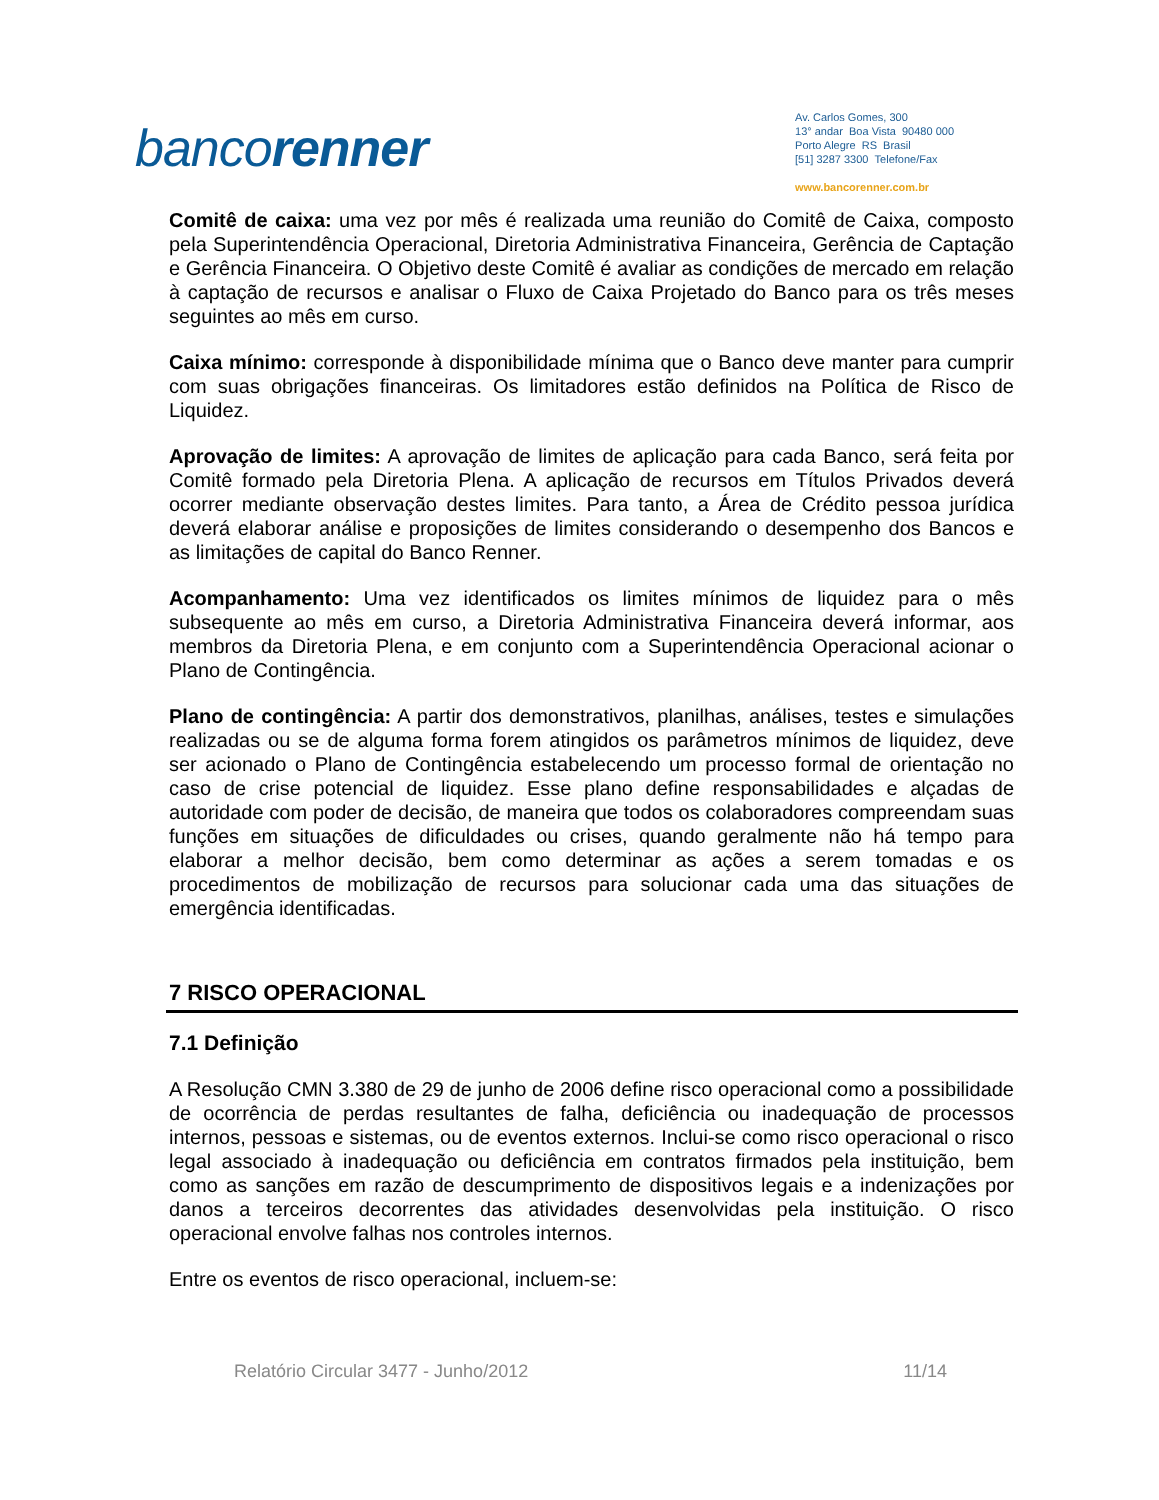bancorenner
Av. Carlos Gomes, 300
13° andar Boa Vista 90480 000
Porto Alegre RS Brasil
[51] 3287 3300 Telefone/Fax
www.bancorenner.com.br
Comitê de caixa: uma vez por mês é realizada uma reunião do Comitê de Caixa, composto pela Superintendência Operacional, Diretoria Administrativa Financeira, Gerência de Captação e Gerência Financeira. O Objetivo deste Comitê é avaliar as condições de mercado em relação à captação de recursos e analisar o Fluxo de Caixa Projetado do Banco para os três meses seguintes ao mês em curso.
Caixa mínimo: corresponde à disponibilidade mínima que o Banco deve manter para cumprir com suas obrigações financeiras. Os limitadores estão definidos na Política de Risco de Liquidez.
Aprovação de limites: A aprovação de limites de aplicação para cada Banco, será feita por Comitê formado pela Diretoria Plena. A aplicação de recursos em Títulos Privados deverá ocorrer mediante observação destes limites. Para tanto, a Área de Crédito pessoa jurídica deverá elaborar análise e proposições de limites considerando o desempenho dos Bancos e as limitações de capital do Banco Renner.
Acompanhamento: Uma vez identificados os limites mínimos de liquidez para o mês subsequente ao mês em curso, a Diretoria Administrativa Financeira deverá informar, aos membros da Diretoria Plena, e em conjunto com a Superintendência Operacional acionar o Plano de Contingência.
Plano de contingência: A partir dos demonstrativos, planilhas, análises, testes e simulações realizadas ou se de alguma forma forem atingidos os parâmetros mínimos de liquidez, deve ser acionado o Plano de Contingência estabelecendo um processo formal de orientação no caso de crise potencial de liquidez. Esse plano define responsabilidades e alçadas de autoridade com poder de decisão, de maneira que todos os colaboradores compreendam suas funções em situações de dificuldades ou crises, quando geralmente não há tempo para elaborar a melhor decisão, bem como determinar as ações a serem tomadas e os procedimentos de mobilização de recursos para solucionar cada uma das situações de emergência identificadas.
7 RISCO OPERACIONAL
7.1 Definição
A Resolução CMN 3.380 de 29 de junho de 2006 define risco operacional como a possibilidade de ocorrência de perdas resultantes de falha, deficiência ou inadequação de processos internos, pessoas e sistemas, ou de eventos externos. Inclui-se como risco operacional o risco legal associado à inadequação ou deficiência em contratos firmados pela instituição, bem como as sanções em razão de descumprimento de dispositivos legais e a indenizações por danos a terceiros decorrentes das atividades desenvolvidas pela instituição. O risco operacional envolve falhas nos controles internos.
Entre os eventos de risco operacional, incluem-se:
Relatório Circular 3477 - Junho/2012 11/14